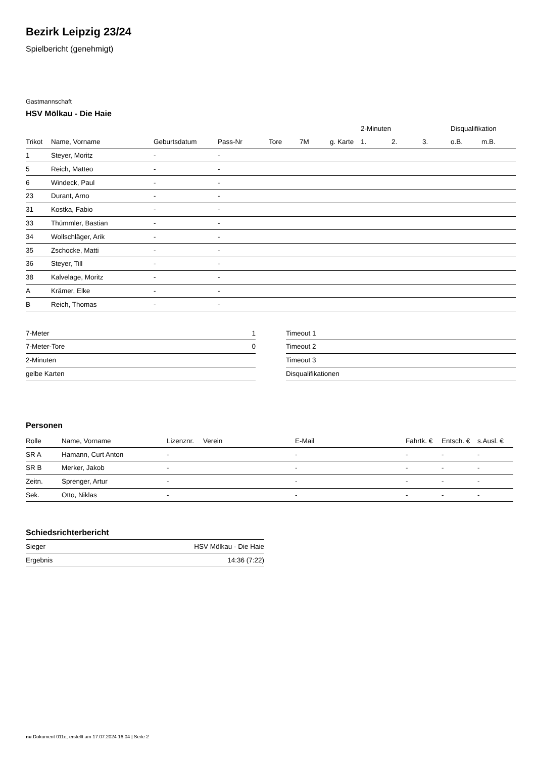Bezirk Leipzig 23/24
Spielbericht (genehmigt)
Gastmannschaft
HSV Mölkau - Die Haie
| | | | | | | | 2-Minuten | | | Disqualifikation | |
| --- | --- | --- | --- | --- | --- | --- | --- | --- | --- | --- | --- |
| Trikot | Name, Vorname | Geburtsdatum | Pass-Nr | Tore | 7M | g. Karte | 1. | 2. | 3. | o.B. | m.B. |
| 1 | Steyer, Moritz | - | - | | | | | | | | |
| 5 | Reich, Matteo | - | - | | | | | | | | |
| 6 | Windeck, Paul | - | - | | | | | | | | |
| 23 | Durant, Arno | - | - | | | | | | | | |
| 31 | Kostka, Fabio | - | - | | | | | | | | |
| 33 | Thümmler, Bastian | - | - | | | | | | | | |
| 34 | Wollschläger, Arik | - | - | | | | | | | | |
| 35 | Zschocke, Matti | - | - | | | | | | | | |
| 36 | Steyer, Till | - | - | | | | | | | | |
| 38 | Kalvelage, Moritz | - | - | | | | | | | | |
| A | Krämer, Elke | - | - | | | | | | | | |
| B | Reich, Thomas | - | - | | | | | | | | |
| 7-Meter | 1 |
| 7-Meter-Tore | 0 |
| 2-Minuten | |
| gelbe Karten | |
| Timeout 1 |
| Timeout 2 |
| Timeout 3 |
| Disqualifikationen |
Personen
| Rolle | Name, Vorname | Lizenznr. | Verein | E-Mail | Fahrtk. € | Entsch. € | s.Ausl. € |
| --- | --- | --- | --- | --- | --- | --- | --- |
| SR A | Hamann, Curt Anton | - | | - | - | - | - |
| SR B | Merker, Jakob | - | | - | - | - | - |
| Zeitn. | Sprenger, Artur | - | | - | - | - | - |
| Sek. | Otto, Niklas | - | | - | - | - | - |
Schiedsrichterbericht
| Sieger | HSV Mölkau - Die Haie |
| Ergebnis | 14:36 (7:22) |
nu.Dokument 011e, erstellt am 17.07.2024 16:04 | Seite 2